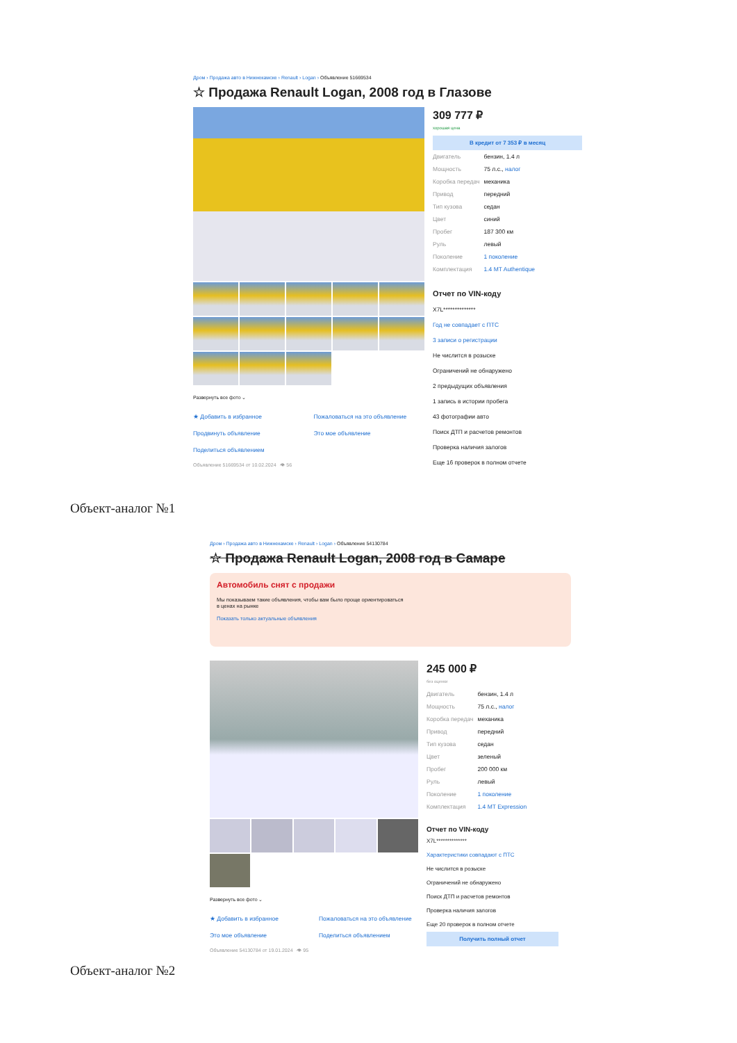Дром › Продажа авто в Нижнекамске › Renault › Logan › Объявление 51669534
☆ Продажа Renault Logan, 2008 год в Глазове
Развернуть все фото ⌄
★ Добавить в избранное Пожаловаться на это объявление Продвинуть объявление Это мое объявление Поделиться объявлением
Объявление 51669534 от 10.02.2024 👁 56
309 777 ₽
хорошая цена
В кредит от 7 353 ₽ в месяц
| Двигатель | бензин, 1.4 л |
| Мощность | 75 л.с., налог |
| Коробка передач | механика |
| Привод | передний |
| Тип кузова | седан |
| Цвет | синий |
| Пробег | 187 300 км |
| Руль | левый |
| Поколение | 1 поколение |
| Комплектация | 1.4 MT Authentique |
Отчет по VIN-коду
X7L**************
Год не совпадает с ПТС
3 записи о регистрации
Не числится в розыске
Ограничений не обнаружено
2 предыдущих объявления
1 запись в истории пробега
43 фотографии авто
Поиск ДТП и расчетов ремонтов
Проверка наличия залогов
Еще 16 проверок в полном отчете
Объект-аналог №1
Дром › Продажа авто в Нижнекамске › Renault › Logan › Объявление 54130784
☆ Продажа Renault Logan, 2008 год в Самаре
Автомобиль снят с продажи
Мы показываем такие объявления, чтобы вам было проще ориентироваться
в ценах на рынке
Показать только актуальные объявления
Развернуть все фото ⌄
★ Добавить в избранное Пожаловаться на это объявление Это мое объявление Поделиться объявлением
Объявление 54130784 от 19.01.2024 👁 95
245 000 ₽
без оценки
| Двигатель | бензин, 1.4 л |
| Мощность | 75 л.с., налог |
| Коробка передач | механика |
| Привод | передний |
| Тип кузова | седан |
| Цвет | зеленый |
| Пробег | 200 000 км |
| Руль | левый |
| Поколение | 1 поколение |
| Комплектация | 1.4 MT Expression |
Отчет по VIN-коду
X7L**************
Характеристики совпадают с ПТС
Не числится в розыске
Ограничений не обнаружено
Поиск ДТП и расчетов ремонтов
Проверка наличия залогов
Еще 20 проверок в полном отчете
Получить полный отчет
Объект-аналог №2